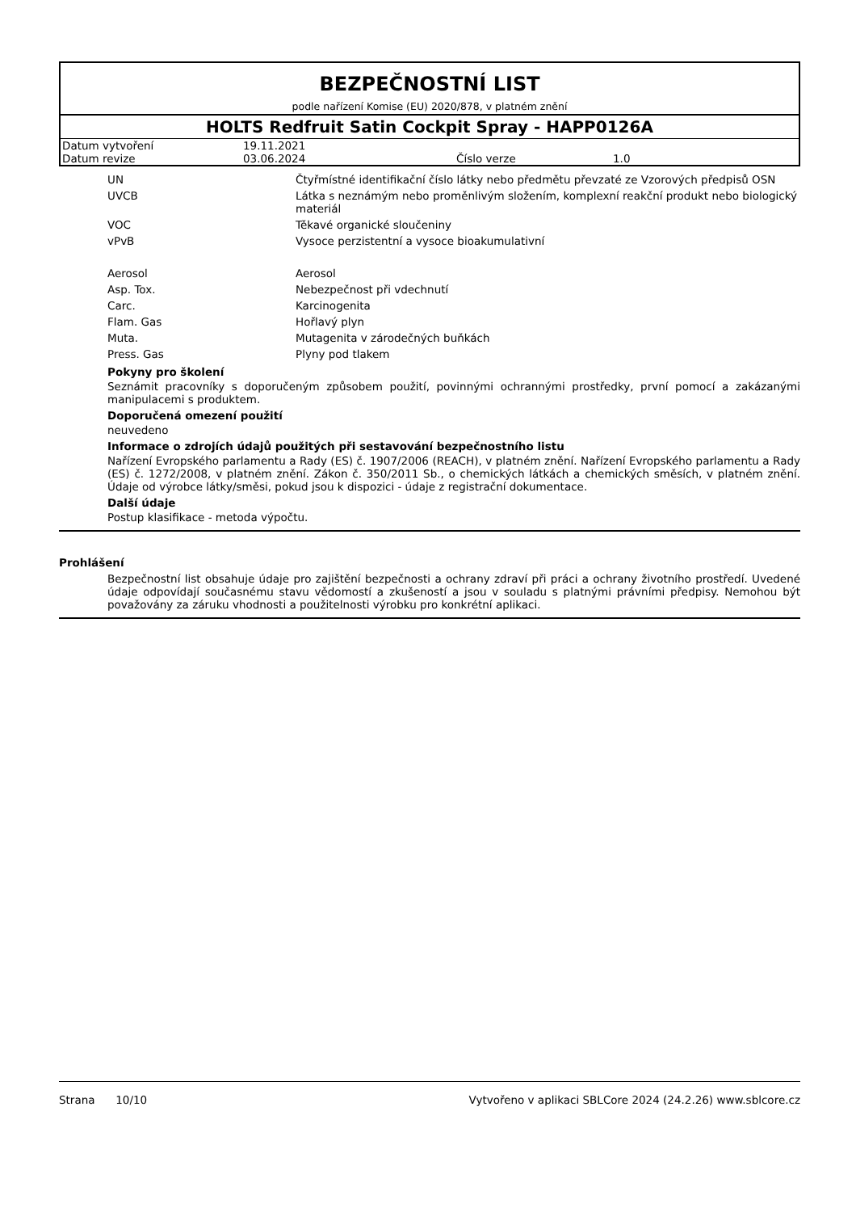BEZPEČNOSTNÍ LIST
podle nařízení Komise (EU) 2020/878, v platném znění
HOLTS Redfruit Satin Cockpit Spray - HAPP0126A
| Datum vytvoření | 19.11.2021 | | |
| Datum revize | 03.06.2024 | Číslo verze | 1.0 |
| UN | Čtyřmístné identifikační číslo látky nebo předmětu převzaté ze Vzorových předpisů OSN |
| UVCB | Látka s neznámým nebo proměnlivým složením, komplexní reakční produkt nebo biologický materiál |
| VOC | Těkavé organické sloučeniny |
| vPvB | Vysoce perzistentní a vysoce bioakumulativní |
| Aerosol | Aerosol |
| Asp. Tox. | Nebezpečnost při vdechnutí |
| Carc. | Karcinogenita |
| Flam. Gas | Hořlavý plyn |
| Muta. | Mutagenita v zárodečných buňkách |
| Press. Gas | Plyny pod tlakem |
Pokyny pro školení
Seznámit pracovníky s doporučeným způsobem použití, povinnými ochrannými prostředky, první pomocí a zakázanými manipulacemi s produktem.
Doporučená omezení použití
neuvedeno
Informace o zdrojích údajů použitých při sestavování bezpečnostního listu
Nařízení Evropského parlamentu a Rady (ES) č. 1907/2006 (REACH), v platném znění. Nařízení Evropského parlamentu a Rady (ES) č. 1272/2008, v platném znění. Zákon č. 350/2011 Sb., o chemických látkách a chemických směsích, v platném znění. Údaje od výrobce látky/směsi, pokud jsou k dispozici - údaje z registrační dokumentace.
Další údaje
Postup klasifikace - metoda výpočtu.
Prohlášení
Bezpečnostní list obsahuje údaje pro zajištění bezpečnosti a ochrany zdraví při práci a ochrany životního prostředí. Uvedené údaje odpovídají současnému stavu vědomostí a zkušeností a jsou v souladu s platnými právními předpisy. Nemohou být považovány za záruku vhodnosti a použitelnosti výrobku pro konkrétní aplikaci.
Strana 10/10 Vytvořeno v aplikaci SBLCore 2024 (24.2.26) www.sblcore.cz